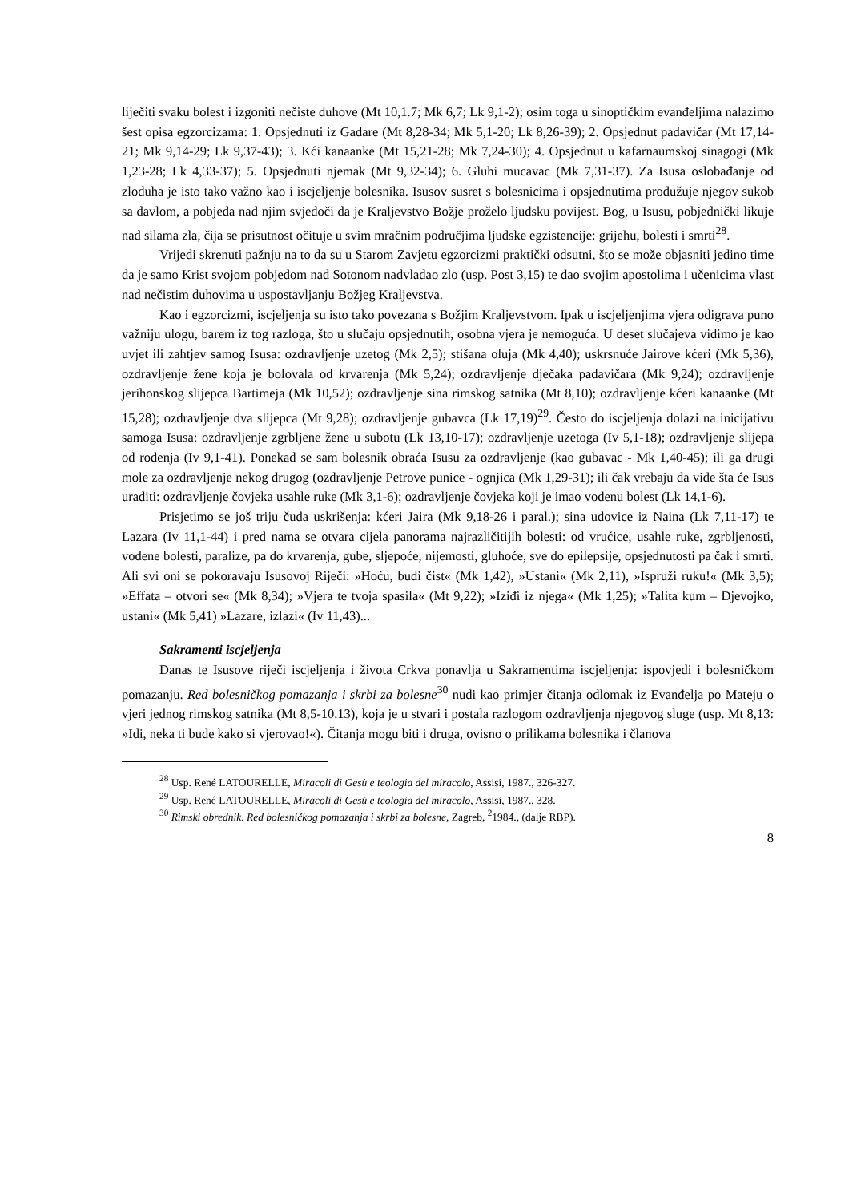liječiti svaku bolest i izgoniti nečiste duhove (Mt 10,1.7; Mk 6,7; Lk 9,1-2); osim toga u sinoptičkim evanđeljima nalazimo šest opisa egzorcizama: 1. Opsjednuti iz Gadare (Mt 8,28-34; Mk 5,1-20; Lk 8,26-39); 2. Opsjednut padavičar (Mt 17,14-21; Mk 9,14-29; Lk 9,37-43); 3. Kći kanaanke (Mt 15,21-28; Mk 7,24-30); 4. Opsjednut u kafarnaumskoj sinagogi (Mk 1,23-28; Lk 4,33-37); 5. Opsjednuti njemak (Mt 9,32-34); 6. Gluhi mucavac (Mk 7,31-37). Za Isusa oslobađanje od zloduha je isto tako važno kao i iscjeljenje bolesnika. Isusov susret s bolesnicima i opsjednutima produžuje njegov sukob sa đavlom, a pobjeda nad njim svjedoči da je Kraljevstvo Božje proželo ljudsku povijest. Bog, u Isusu, pobjednički likuje nad silama zla, čija se prisutnost očituje u svim mračnim područjima ljudske egzistencije: grijehu, bolesti i smrti<sup>28</sup>.
Vrijedi skrenuti pažnju na to da su u Starom Zavjetu egzorcizmi praktički odsutni, što se može objasniti jedino time da je samo Krist svojom pobjedom nad Sotonom nadvladao zlo (usp. Post 3,15) te dao svojim apostolima i učenicima vlast nad nečistim duhovima u uspostavljanju Božjeg Kraljevstva.
Kao i egzorcizmi, iscjeljenja su isto tako povezana s Božjim Kraljevstvom. Ipak u iscjeljenjima vjera odigrava puno važniju ulogu, barem iz tog razloga, što u slučaju opsjednutih, osobna vjera je nemoguća. U deset slučajeva vidimo je kao uvjet ili zahtjev samog Isusa: ozdravljenje uzetog (Mk 2,5); stišana oluja (Mk 4,40); uskrsnuće Jairove kćeri (Mk 5,36), ozdravljenje žene koja je bolovala od krvarenja (Mk 5,24); ozdravljenje dječaka padavičara (Mk 9,24); ozdravljenje jerihonskog slijepca Bartimeja (Mk 10,52); ozdravljenje sina rimskog satnika (Mt 8,10); ozdravljenje kćeri kanaanke (Mt 15,28); ozdravljenje dva slijepca (Mt 9,28); ozdravljenje gubavca (Lk 17,19)<sup>29</sup>. Često do iscjeljenja dolazi na inicijativu samoga Isusa: ozdravljenje zgrbljene žene u subotu (Lk 13,10-17); ozdravljenje uzetoga (Iv 5,1-18); ozdravljenje slijepa od rođenja (Iv 9,1-41). Ponekad se sam bolesnik obraća Isusu za ozdravljenje (kao gubavac - Mk 1,40-45); ili ga drugi mole za ozdravljenje nekog drugog (ozdravljenje Petrove punice - ognjica (Mk 1,29-31); ili čak vrebaju da vide šta će Isus uraditi: ozdravljenje čovjeka usahle ruke (Mk 3,1-6); ozdravljenje čovjeka koji je imao vodenu bolest (Lk 14,1-6).
Prisjetimo se još triju čuda uskrišenja: kćeri Jaira (Mk 9,18-26 i paral.); sina udovice iz Naina (Lk 7,11-17) te Lazara (Iv 11,1-44) i pred nama se otvara cijela panorama najrazličitijih bolesti: od vrućice, usahle ruke, zgrbljenosti, vodene bolesti, paralize, pa do krvarenja, gube, sljepoće, nijemosti, gluhoće, sve do epilepsije, opsjednutosti pa čak i smrti. Ali svi oni se pokoravaju Isusovoj Riječi: »Hoću, budi čist« (Mk 1,42), »Ustani« (Mk 2,11), »Ispruži ruku!« (Mk 3,5); »Effata – otvori se« (Mk 8,34); »Vjera te tvoja spasila« (Mt 9,22); »Iziđi iz njega« (Mk 1,25); »Talita kum – Djevojko, ustani« (Mk 5,41) »Lazare, izlazi« (Iv 11,43)...
Sakramenti iscjeljenja
Danas te Isusove riječi iscjeljenja i života Crkva ponavlja u Sakramentima iscjeljenja: ispovjedi i bolesničkom pomazanju. Red bolesničkog pomazanja i skrbi za bolesne<sup>30</sup> nudi kao primjer čitanja odlomak iz Evanđelja po Mateju o vjeri jednog rimskog satnika (Mt 8,5-10.13), koja je u stvari i postala razlogom ozdravljenja njegovog sluge (usp. Mt 8,13: »Idi, neka ti bude kako si vjerovao!«). Čitanja mogu biti i druga, ovisno o prilikama bolesnika i članova
<sup>28</sup> Usp. René LATOURELLE, Miracoli di Gesù e teologia del miracolo, Assisi, 1987., 326-327.
<sup>29</sup> Usp. René LATOURELLE, Miracoli di Gesù e teologia del miracolo, Assisi, 1987., 328.
<sup>30</sup> Rimski obrednik. Red bolesničkog pomazanja i skrbi za bolesne, Zagreb, <sup>2</sup>1984., (dalje RBP).
8